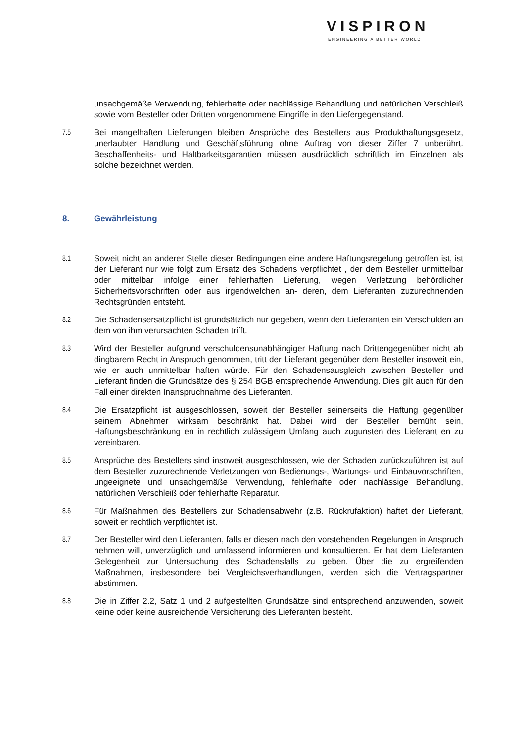VISPIRON
ENGINEERING A BETTER WORLD
unsachgemäße Verwendung, fehlerhafte oder nachlässige Behandlung und natürlichen Verschleiß sowie vom Besteller oder Dritten vorgenommene Eingriffe in den Liefergegenstand.
7.5 Bei mangelhaften Lieferungen bleiben Ansprüche des Bestellers aus Produkthaftungsgesetz, unerlaubter Handlung und Geschäftsführung ohne Auftrag von dieser Ziffer 7 unberührt. Beschaffenheits- und Haltbarkeitsgarantien müssen ausdrücklich schriftlich im Einzelnen als solche bezeichnet werden.
8. Gewährleistung
8.1 Soweit nicht an anderer Stelle dieser Bedingungen eine andere Haftungsregelung getroffen ist, ist der Lieferant nur wie folgt zum Ersatz des Schadens verpflichtet , der dem Besteller unmittelbar oder mittelbar infolge einer fehlerhaften Lieferung, wegen Verletzung behördlicher Sicherheitsvorschriften oder aus irgendwelchen an- deren, dem Lieferanten zuzurechnenden Rechtsgründen entsteht.
8.2 Die Schadensersatzpflicht ist grundsätzlich nur gegeben, wenn den Lieferanten ein Verschulden an dem von ihm verursachten Schaden trifft.
8.3 Wird der Besteller aufgrund verschuldensunabhängiger Haftung nach Drittengegenüber nicht ab dingbarem Recht in Anspruch genommen, tritt der Lieferant gegenüber dem Besteller insoweit ein, wie er auch unmittelbar haften würde. Für den Schadensausgleich zwischen Besteller und Lieferant finden die Grundsätze des § 254 BGB entsprechende Anwendung. Dies gilt auch für den Fall einer direkten Inanspruchnahme des Lieferanten.
8.4 Die Ersatzpflicht ist ausgeschlossen, soweit der Besteller seinerseits die Haftung gegenüber seinem Abnehmer wirksam beschränkt hat. Dabei wird der Besteller bemüht sein, Haftungsbeschränkung en in rechtlich zulässigem Umfang auch zugunsten des Lieferant en zu vereinbaren.
8.5 Ansprüche des Bestellers sind insoweit ausgeschlossen, wie der Schaden zurückzuführen ist auf dem Besteller zuzurechnende Verletzungen von Bedienungs-, Wartungs- und Einbauvorschriften, ungeeignete und unsachgemäße Verwendung, fehlerhafte oder nachlässige Behandlung, natürlichen Verschleiß oder fehlerhafte Reparatur.
8.6 Für Maßnahmen des Bestellers zur Schadensabwehr (z.B. Rückrufaktion) haftet der Lieferant, soweit er rechtlich verpflichtet ist.
8.7 Der Besteller wird den Lieferanten, falls er diesen nach den vorstehenden Regelungen in Anspruch nehmen will, unverzüglich und umfassend informieren und konsultieren. Er hat dem Lieferanten Gelegenheit zur Untersuchung des Schadensfalls zu geben. Über die zu ergreifenden Maßnahmen, insbesondere bei Vergleichsverhandlungen, werden sich die Vertragspartner abstimmen.
8.8 Die in Ziffer 2.2, Satz 1 und 2 aufgestellten Grundsätze sind entsprechend anzuwenden, soweit keine oder keine ausreichende Versicherung des Lieferanten besteht.